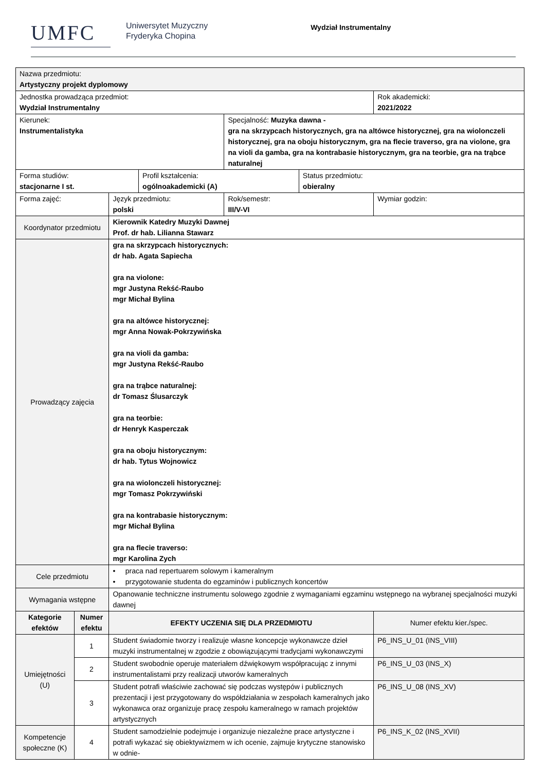UMFC
Uniwersytet Muzyczny
Fryderyka Chopina
Wydział Instrumentalny
| Nazwa przedmiotu: Artystyczny projekt dyplomowy | | | | | | | | |
| Jednostka prowadząca przedmiot: Wydział Instrumentalny | | | | | | | Rok akademicki: 2021/2022 | |
| Kierunek: Instrumentalistyka | | | | | Specjalność: Muzyka dawna - gra na skrzypcach historycznych, gra na altówce historycznej, gra na wiolonczeli historycznej, gra na oboju historycznym, gra na flecie traverso, gra na violone, gra na violi da gamba, gra na kontrabasie historycznym, gra na teorbie, gra na trąbce naturalnej | | | |
| Forma studiów: stacjonarne I st. | | | | Profil kształcenia: ogólnoakademicki (A) | | Status przedmiotu: obieralny | | |
| Forma zajęć: | | | Język przedmiotu: polski | | Rok/semestr: III/V-VI | | Wymiar godzin: | |
| Koordynator przedmiotu | | Kierownik Katedry Muzyki Dawnej Prof. dr hab. Lilianna Stawarz | | | | | | |
| Prowadzący zajęcia | | gra na skrzypcach historycznych: dr hab. Agata Sapiecha gra na violone: mgr Justyna Rekść-Raubo mgr Michał Bylina gra na altówce historycznej: mgr Anna Nowak-Pokrzywińska gra na violi da gamba: mgr Justyna Rekść-Raubo gra na trąbce naturalnej: dr Tomasz Ślusarczyk gra na teorbie: dr Henryk Kasperczak gra na oboju historycznym: dr hab. Tytus Wojnowicz gra na wiolonczeli historycznej: mgr Tomasz Pokrzywiński gra na kontrabasie historycznym: mgr Michał Bylina gra na flecie traverso: mgr Karolina Zych | | | | | | |
| Cele przedmiotu | | • praca nad repertuarem solowym i kameralnym • przygotowanie studenta do egzaminów i publicznych koncertów | | | | | | |
| Wymagania wstępne | | Opanowanie techniczne instrumentu solowego zgodnie z wymaganiami egzaminu wstępnego na wybranej specjalności muzyki dawnej | | | | | | |
| Kategorie efektów | Numer efektu | EFEKTY UCZENIA SIĘ DLA PRZEDMIOTU | | | | | | Numer efektu kier./spec. |
| Umiejętności (U) | 1 | Student świadomie tworzy i realizuje własne koncepcje wykonawcze dzieł muzyki instrumentalnej w zgodzie z obowiązującymi tradycjami wykonawczymi | | | | | | P6_INS_U_01 (INS_VIII) |
| | 2 | Student swobodnie operuje materiałem dźwiękowym współpracując z innymi instrumentalistami przy realizacji utworów kameralnych | | | | | | P6_INS_U_03 (INS_X) |
| | 3 | Student potrafi właściwie zachować się podczas występów i publicznych prezentacji i jest przygotowany do współdziałania w zespołach kameralnych jako wykonawca oraz organizuje pracę zespołu kameralnego w ramach projektów artystycznych | | | | | | P6_INS_U_08 (INS_XV) |
| Kompetencje społeczne (K) | 4 | Student samodzielnie podejmuje i organizuje niezależne prace artystyczne i potrafi wykazać się obiektywizmem w ich ocenie, zajmuje krytyczne stanowisko w odnie- | | | | | | P6_INS_K_02 (INS_XVII) |